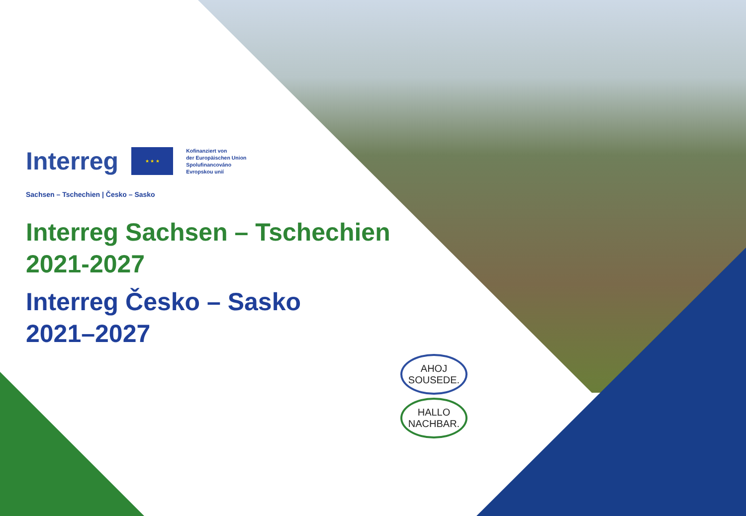Interreg
★ ★ ★
Kofinanziert von
der Europäischen Union
Spolufinancováno
Evropskou unií
Sachsen – Tschechien | Česko – Sasko
Interreg Sachsen – Tschechien
2021-2027
Interreg Česko – Sasko
2021–2027
AHOJ SOUSEDE.
HALLO NACHBAR.